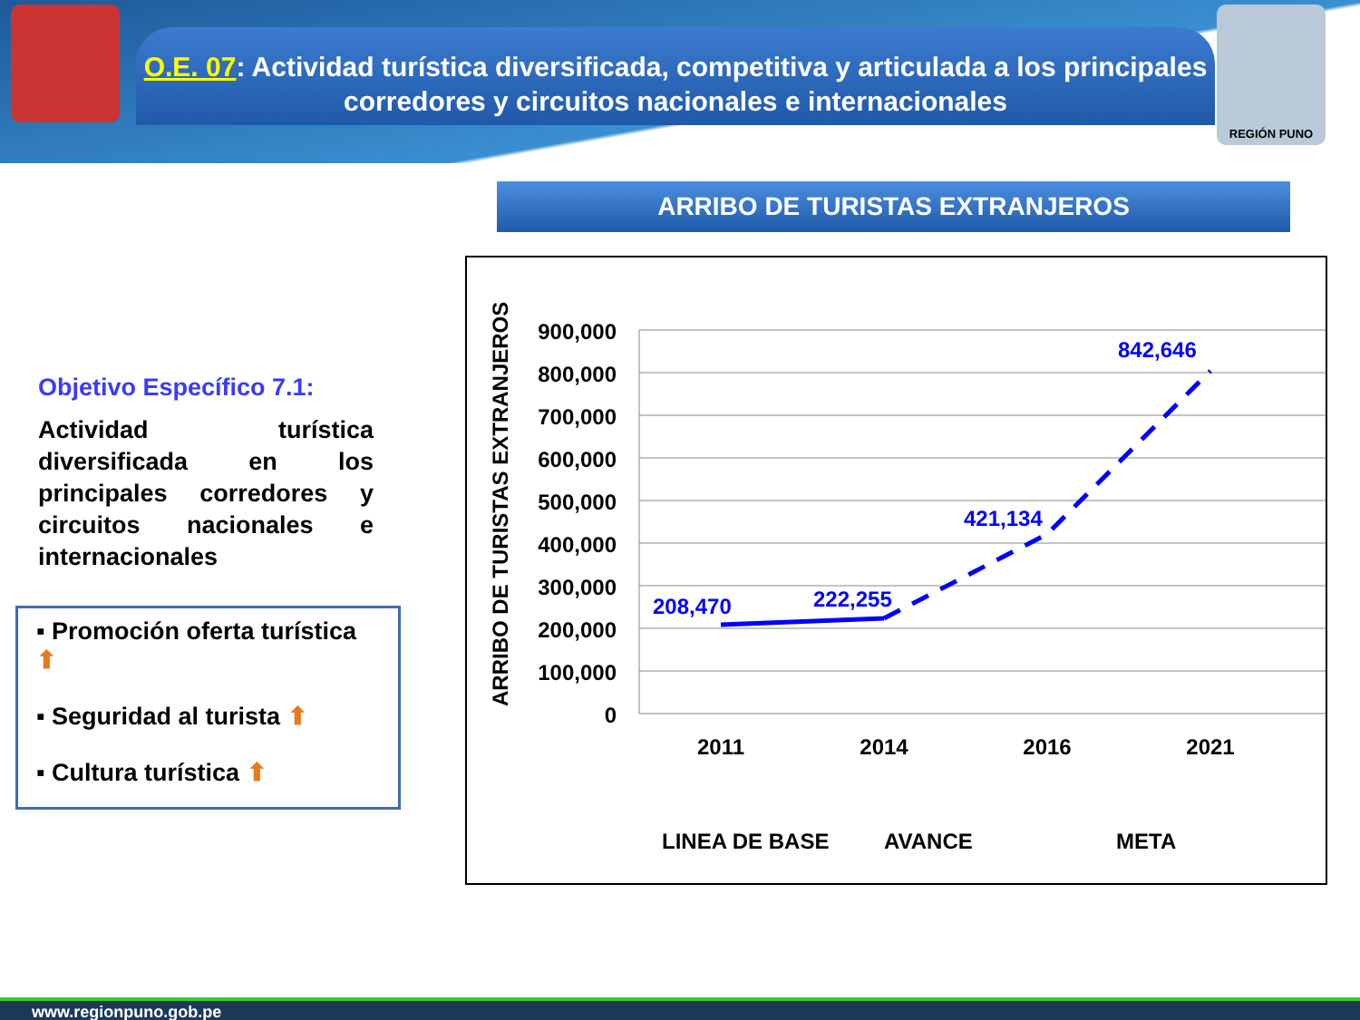REGIÓN PUNO
O.E. 07: Actividad turística diversificada, competitiva y articulada a los principales corredores y circuitos nacionales e internacionales
ARRIBO DE TURISTAS EXTRANJEROS
Objetivo Específico 7.1:
Actividad turística diversificada en los principales corredores y circuitos nacionales e internacionales
▪ Promoción oferta turística ⬆
▪ Seguridad al turista ⬆
▪ Cultura turística ⬆
ARRIBO DE TURISTAS EXTRANJEROS
900,000
800,000
700,000
600,000
500,000
400,000
300,000
200,000
100,000
0
208,470
222,255
421,134
842,646
2011
2014
2016
2021
LINEA DE BASE
AVANCE
META
www.regionpuno.gob.pe